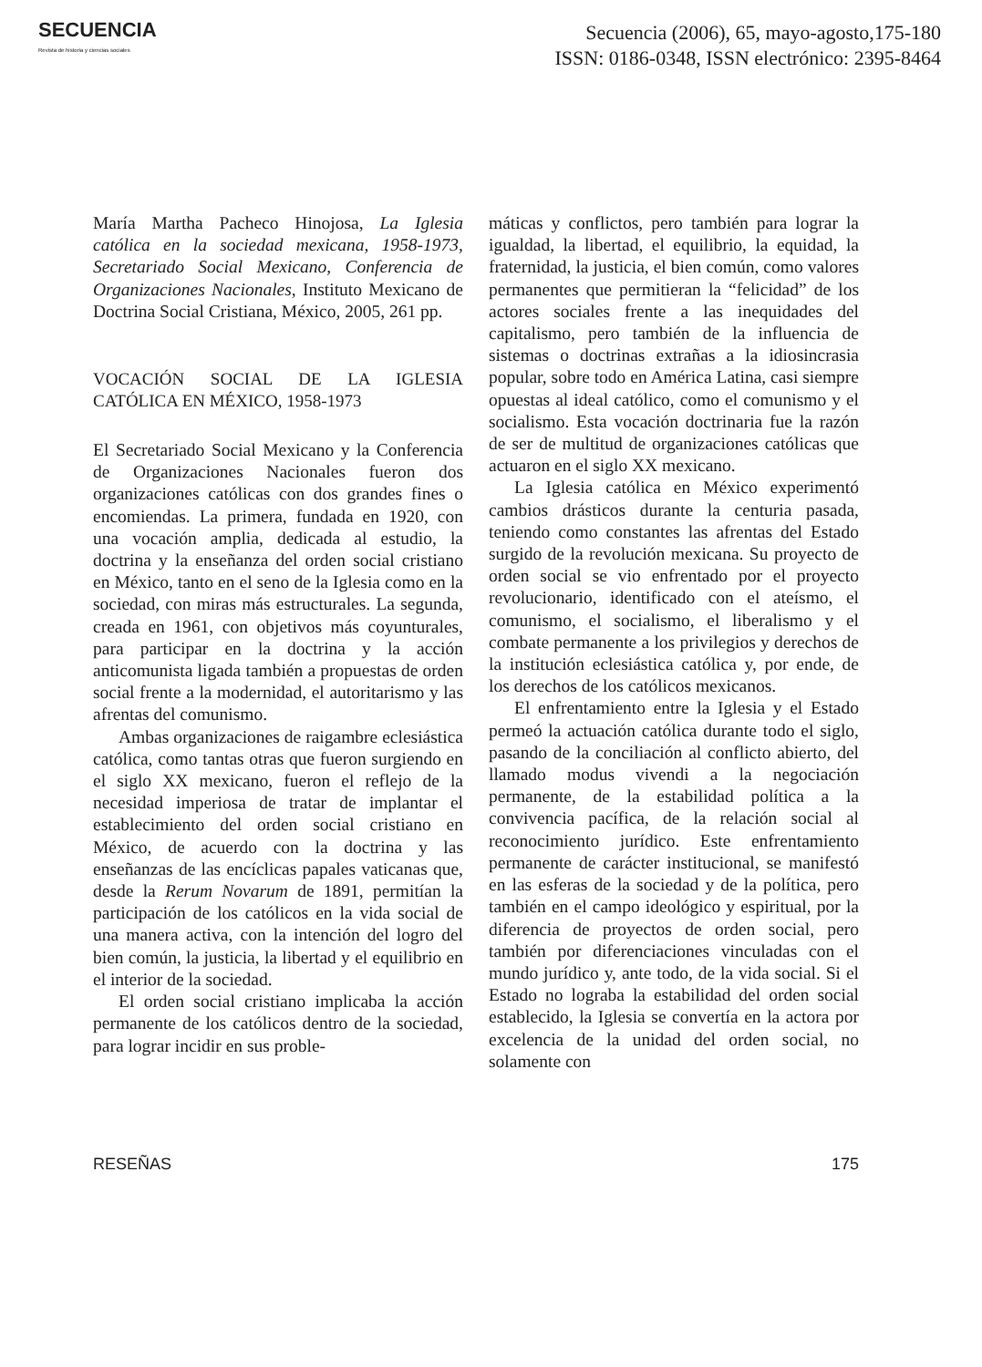SECUENCIA
Revista de historia y ciencias sociales
Secuencia (2006), 65, mayo-agosto,175-180
ISSN: 0186-0348, ISSN electrónico: 2395-8464
María Martha Pacheco Hinojosa, La Iglesia católica en la sociedad mexicana, 1958-1973, Secretariado Social Mexicano, Conferencia de Organizaciones Nacionales, Instituto Mexicano de Doctrina Social Cristiana, México, 2005, 261 pp.
VOCACIÓN SOCIAL DE LA IGLESIA CATÓLICA EN MÉXICO, 1958-1973
El Secretariado Social Mexicano y la Conferencia de Organizaciones Nacionales fueron dos organizaciones católicas con dos grandes fines o encomiendas. La primera, fundada en 1920, con una vocación amplia, dedicada al estudio, la doctrina y la enseñanza del orden social cristiano en México, tanto en el seno de la Iglesia como en la sociedad, con miras más estructurales. La segunda, creada en 1961, con objetivos más coyunturales, para participar en la doctrina y la acción anticomunista ligada también a propuestas de orden social frente a la modernidad, el autoritarismo y las afrentas del comunismo.
Ambas organizaciones de raigambre eclesiástica católica, como tantas otras que fueron surgiendo en el siglo XX mexicano, fueron el reflejo de la necesidad imperiosa de tratar de implantar el establecimiento del orden social cristiano en México, de acuerdo con la doctrina y las enseñanzas de las encíclicas papales vaticanas que, desde la Rerum Novarum de 1891, permitían la participación de los católicos en la vida social de una manera activa, con la intención del logro del bien común, la justicia, la libertad y el equilibrio en el interior de la sociedad.
El orden social cristiano implicaba la acción permanente de los católicos dentro de la sociedad, para lograr incidir en sus proble-
máticas y conflictos, pero también para lograr la igualdad, la libertad, el equilibrio, la equidad, la fraternidad, la justicia, el bien común, como valores permanentes que permitieran la “felicidad” de los actores sociales frente a las inequidades del capitalismo, pero también de la influencia de sistemas o doctrinas extrañas a la idiosincrasia popular, sobre todo en América Latina, casi siempre opuestas al ideal católico, como el comunismo y el socialismo. Esta vocación doctrinaria fue la razón de ser de multitud de organizaciones católicas que actuaron en el siglo XX mexicano.
La Iglesia católica en México experimentó cambios drásticos durante la centuria pasada, teniendo como constantes las afrentas del Estado surgido de la revolución mexicana. Su proyecto de orden social se vio enfrentado por el proyecto revolucionario, identificado con el ateísmo, el comunismo, el socialismo, el liberalismo y el combate permanente a los privilegios y derechos de la institución eclesiástica católica y, por ende, de los derechos de los católicos mexicanos.
El enfrentamiento entre la Iglesia y el Estado permeó la actuación católica durante todo el siglo, pasando de la conciliación al conflicto abierto, del llamado modus vivendi a la negociación permanente, de la estabilidad política a la convivencia pacífica, de la relación social al reconocimiento jurídico. Este enfrentamiento permanente de carácter institucional, se manifestó en las esferas de la sociedad y de la política, pero también en el campo ideológico y espiritual, por la diferencia de proyectos de orden social, pero también por diferenciaciones vinculadas con el mundo jurídico y, ante todo, de la vida social. Si el Estado no lograba la estabilidad del orden social establecido, la Iglesia se convertía en la actora por excelencia de la unidad del orden social, no solamente con
RESEÑAS 175